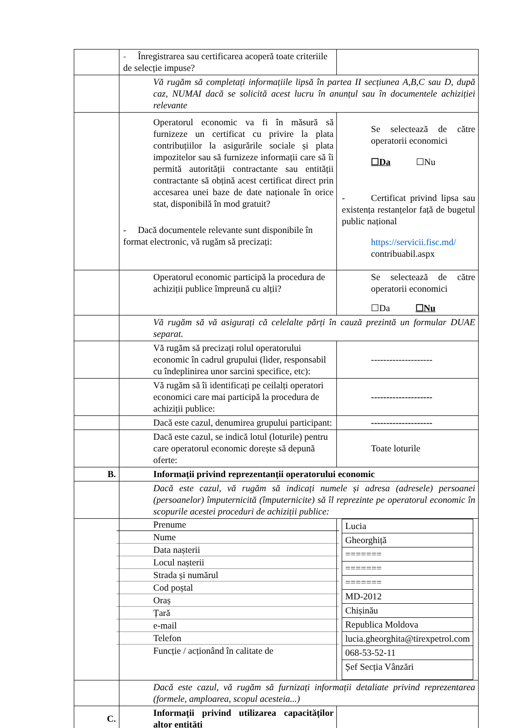| | - Înregistrarea sau certificarea acoperă toate criteriile de selecție impuse? | |
| | Vă rugăm să completați informațiile lipsă în partea II secțiunea A,B,C sau D, după caz, NUMAI dacă se solicită acest lucru în anunțul sau în documentele achiziției relevante | |
| | Operatorul economic va fi în măsură să furnizeze un certificat cu privire la plata contribuțiilor la asigurările sociale și plata impozitelor sau să furnizeze informații care să îi permită autorității contractante sau entității contractante să obțină acest certificat direct prin accesarea unei baze de date naționale în orice stat, disponibilă în mod gratuit? - Dacă documentele relevante sunt disponibile în format electronic, vă rugăm să precizați: | Se selectează de către operatorii economici ☐Da ☐Nu - Certificat privind lipsa sau existența restanțelor față de bugetul public național https://servicii.fisc.md/ contribuabil.aspx |
| | Operatorul economic participă la procedura de achiziții publice împreună cu alții? | Se selectează de către operatorii economici ☐Da ☐Nu |
| | Vă rugăm să vă asigurați că celelalte părți în cauză prezintă un formular DUAE separat. | |
| | Vă rugăm să precizați rolul operatorului economic în cadrul grupului (lider, responsabil cu îndeplinirea unor sarcini specifice, etc): | -------------------- |
| | Vă rugăm să îi identificați pe ceilalți operatori economici care mai participă la procedura de achiziții publice: | -------------------- |
| | Dacă este cazul, denumirea grupului participant: | -------------------- |
| | Dacă este cazul, se indică lotul (loturile) pentru care operatorul economic dorește să depună oferte: | Toate loturile |
| B. | Informații privind reprezentanții operatorului economic | |
| | Dacă este cazul, vă rugăm să indicați numele și adresa (adresele) persoanei (persoanelor) împuternicită (împuternicite) să îl reprezinte pe operatorul economic în scopurile acestei proceduri de achiziții publice: | |
| | Prenume Nume Data nașterii Locul nașterii Strada și numărul Cod poștal Oraș Țară e-mail Telefon Funcție / acționând în calitate de | / Lucia / / Gheorghiță / / ======= / / ======= / / ======= / / MD-2012 / / Chișinău / / Republica Moldova / / lucia.gheorghita@tirexpetrol.com / / 068-53-52-11 / / Șef Secția Vânzări / |
| | Dacă este cazul, vă rugăm să furnizați informații detaliate privind reprezentarea (formele, amploarea, scopul acesteia...) | |
| C. | Informații privind utilizarea capacităților altor entități | |